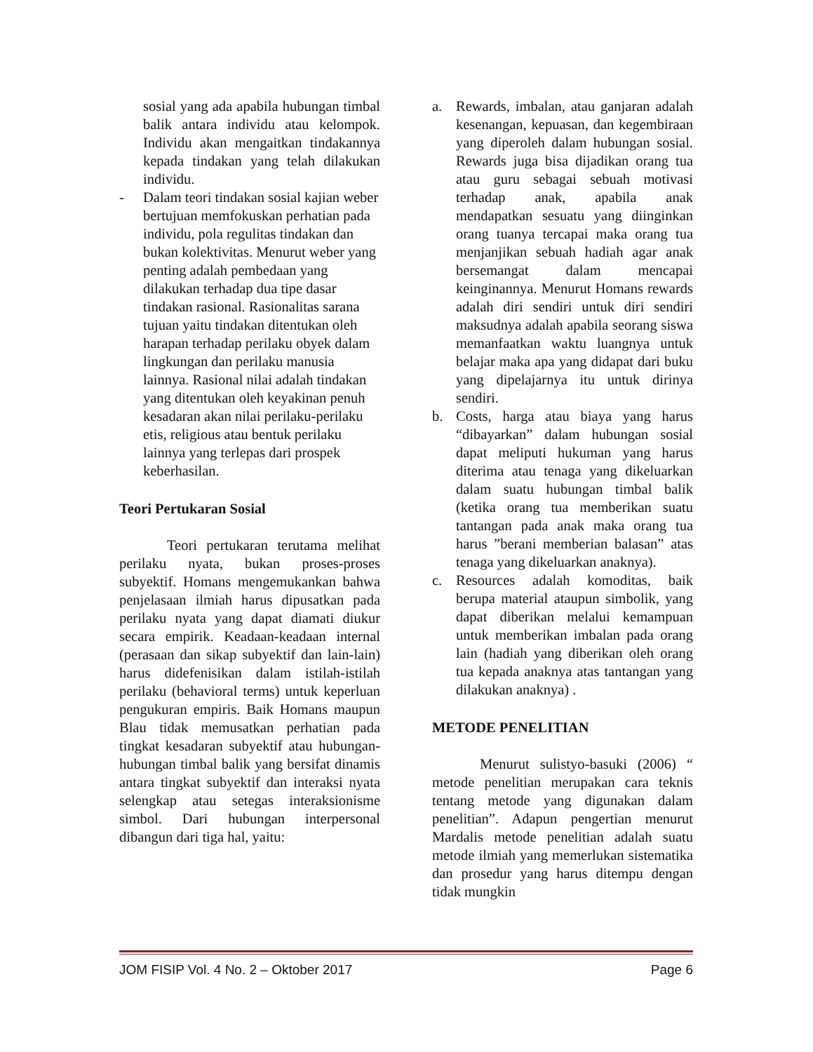sosial yang ada apabila hubungan timbal balik antara individu atau kelompok. Individu akan mengaitkan tindakannya kepada tindakan yang telah dilakukan individu.
- Dalam teori tindakan sosial kajian weber bertujuan memfokuskan perhatian pada individu, pola regulitas tindakan dan bukan kolektivitas. Menurut weber yang penting adalah pembedaan yang dilakukan terhadap dua tipe dasar tindakan rasional. Rasionalitas sarana tujuan yaitu tindakan ditentukan oleh harapan terhadap perilaku obyek dalam lingkungan dan perilaku manusia lainnya. Rasional nilai adalah tindakan yang ditentukan oleh keyakinan penuh kesadaran akan nilai perilaku-perilaku etis, religious atau bentuk perilaku lainnya yang terlepas dari prospek keberhasilan.
Teori Pertukaran Sosial
Teori pertukaran terutama melihat perilaku nyata, bukan proses-proses subyektif. Homans mengemukankan bahwa penjelasaan ilmiah harus dipusatkan pada perilaku nyata yang dapat diamati diukur secara empirik. Keadaan-keadaan internal (perasaan dan sikap subyektif dan lain-lain) harus didefenisikan dalam istilah-istilah perilaku (behavioral terms) untuk keperluan pengukuran empiris. Baik Homans maupun Blau tidak memusatkan perhatian pada tingkat kesadaran subyektif atau hubungan-hubungan timbal balik yang bersifat dinamis antara tingkat subyektif dan interaksi nyata selengkap atau setegas interaksionisme simbol. Dari hubungan interpersonal dibangun dari tiga hal, yaitu:
a. Rewards, imbalan, atau ganjaran adalah kesenangan, kepuasan, dan kegembiraan yang diperoleh dalam hubungan sosial. Rewards juga bisa dijadikan orang tua atau guru sebagai sebuah motivasi terhadap anak, apabila anak mendapatkan sesuatu yang diinginkan orang tuanya tercapai maka orang tua menjanjikan sebuah hadiah agar anak bersemangat dalam mencapai keinginannya. Menurut Homans rewards adalah diri sendiri untuk diri sendiri maksudnya adalah apabila seorang siswa memanfaatkan waktu luangnya untuk belajar maka apa yang didapat dari buku yang dipelajarnya itu untuk dirinya sendiri.
b. Costs, harga atau biaya yang harus “dibayarkan” dalam hubungan sosial dapat meliputi hukuman yang harus diterima atau tenaga yang dikeluarkan dalam suatu hubungan timbal balik (ketika orang tua memberikan suatu tantangan pada anak maka orang tua harus ”berani memberian balasan” atas tenaga yang dikeluarkan anaknya).
c. Resources adalah komoditas, baik berupa material ataupun simbolik, yang dapat diberikan melalui kemampuan untuk memberikan imbalan pada orang lain (hadiah yang diberikan oleh orang tua kepada anaknya atas tantangan yang dilakukan anaknya) .
METODE PENELITIAN
Menurut sulistyo-basuki (2006) “ metode penelitian merupakan cara teknis tentang metode yang digunakan dalam penelitian”. Adapun pengertian menurut Mardalis metode penelitian adalah suatu metode ilmiah yang memerlukan sistematika dan prosedur yang harus ditempu dengan tidak mungkin
JOM FISIP Vol. 4 No. 2 – Oktober 2017 Page 6